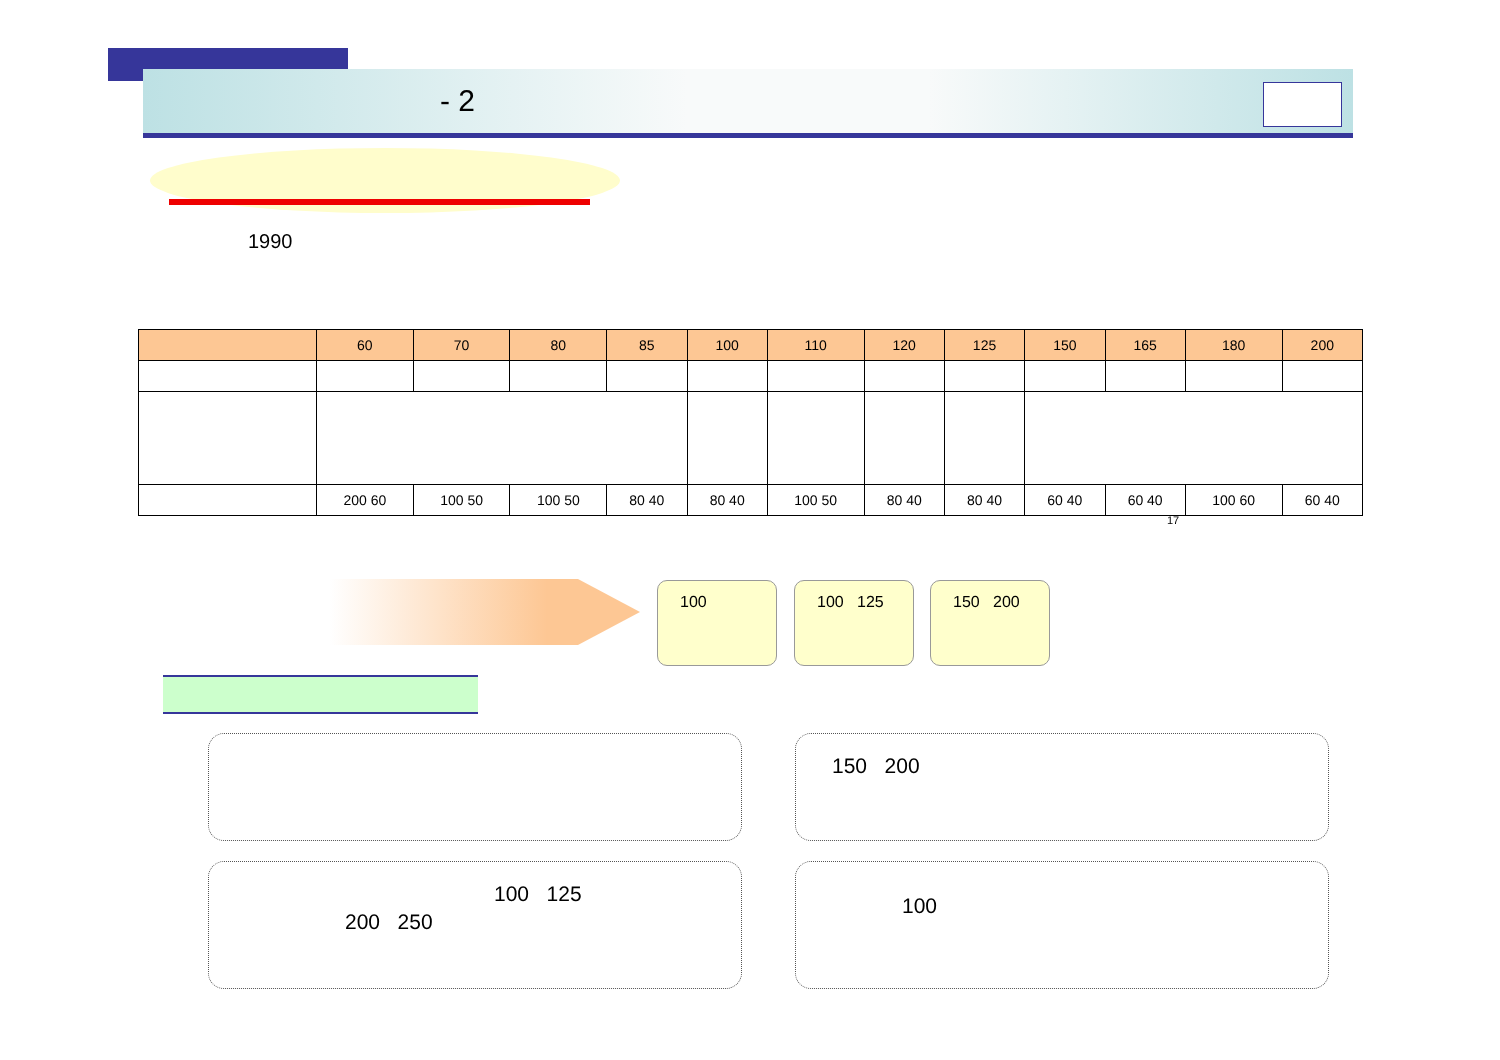- 2
1990
| | 60 | 70 | 80 | 85 | 100 | 110 | 120 | 125 | 150 | 165 | 180 | 200 |
| --- | --- | --- | --- | --- | --- | --- | --- | --- | --- | --- | --- | --- |
| | 200 60 | 100 50 | 100 50 | 80 40 | 80 40 | 100 50 | 80 40 | 80 40 | 60 40 | 60 40 | 100 60 | 60 40 |
17
100 100 125 150 200
150 200
100 125
200 250
100